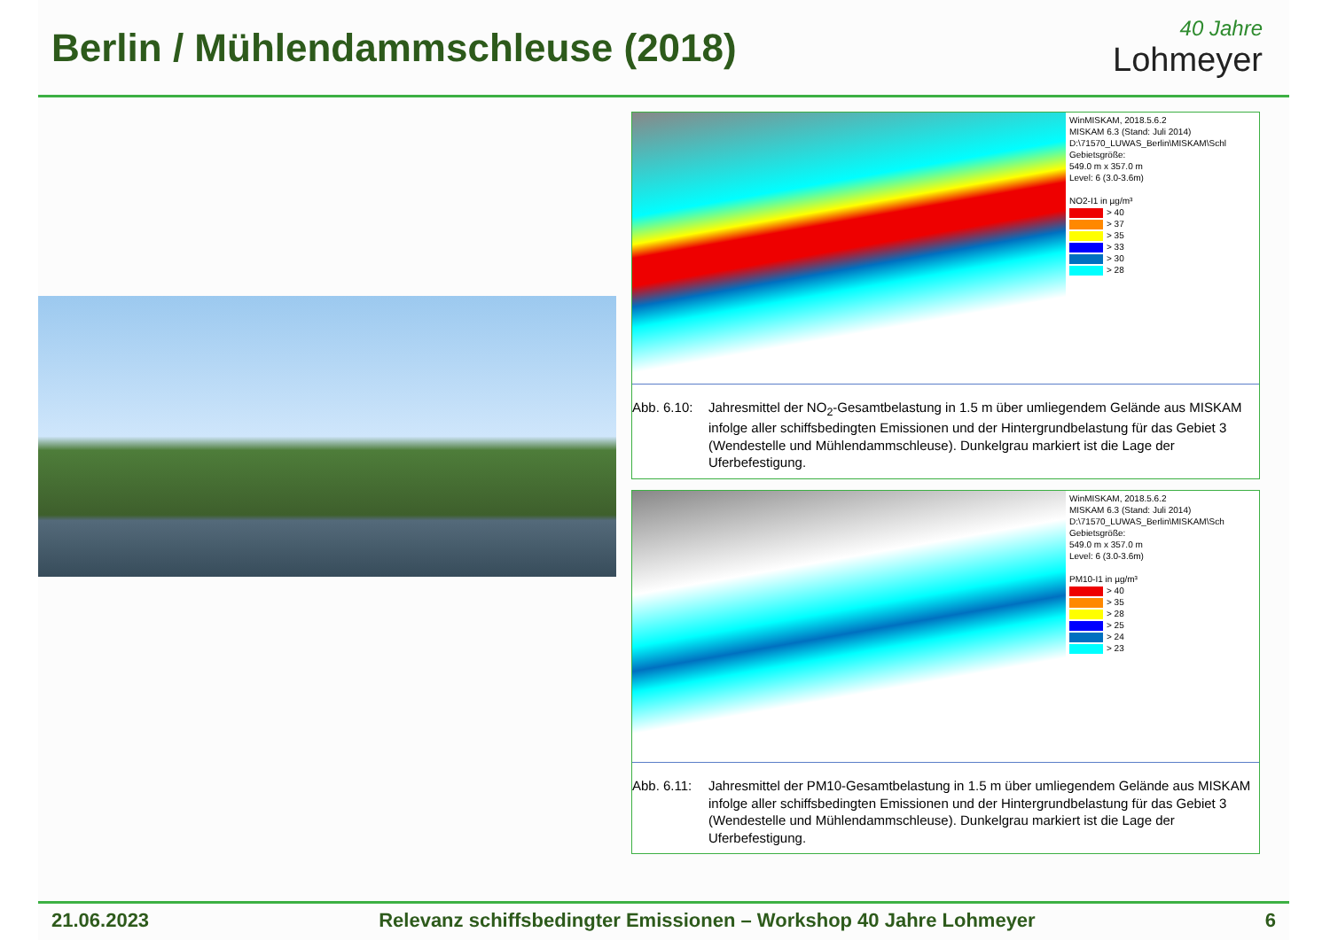Berlin / Mühlendammschleuse (2018)
40 Jahre
Lohmeyer
WinMISKAM, 2018.5.6.2
MISKAM 6.3 (Stand: Juli 2014)
D:\71570_LUWAS_Berlin\MISKAM\Schl
Gebietsgröße:
549.0 m x 357.0 m
Level: 6 (3.0-3.6m)
NO2-I1 in µg/m³
> 40
> 37
> 35
> 33
> 30
> 28
Abb. 6.10:
Jahresmittel der NO<sub>2</sub>-Gesamtbelastung in 1.5 m über umliegendem Gelände aus MISKAM infolge aller schiffsbedingten Emissionen und der Hintergrundbelastung für das Gebiet 3 (Wendestelle und Mühlendammschleuse). Dunkelgrau markiert ist die Lage der Uferbefestigung.
WinMISKAM, 2018.5.6.2
MISKAM 6.3 (Stand: Juli 2014)
D:\71570_LUWAS_Berlin\MISKAM\Sch
Gebietsgröße:
549.0 m x 357.0 m
Level: 6 (3.0-3.6m)
PM10-I1 in µg/m³
> 40
> 35
> 28
> 25
> 24
> 23
Abb. 6.11:
Jahresmittel der PM10-Gesamtbelastung in 1.5 m über umliegendem Gelände aus MISKAM infolge aller schiffsbedingten Emissionen und der Hintergrundbelastung für das Gebiet 3 (Wendestelle und Mühlendammschleuse). Dunkelgrau markiert ist die Lage der Uferbefestigung.
21.06.2023 Relevanz schiffsbedingter Emissionen – Workshop 40 Jahre Lohmeyer 6